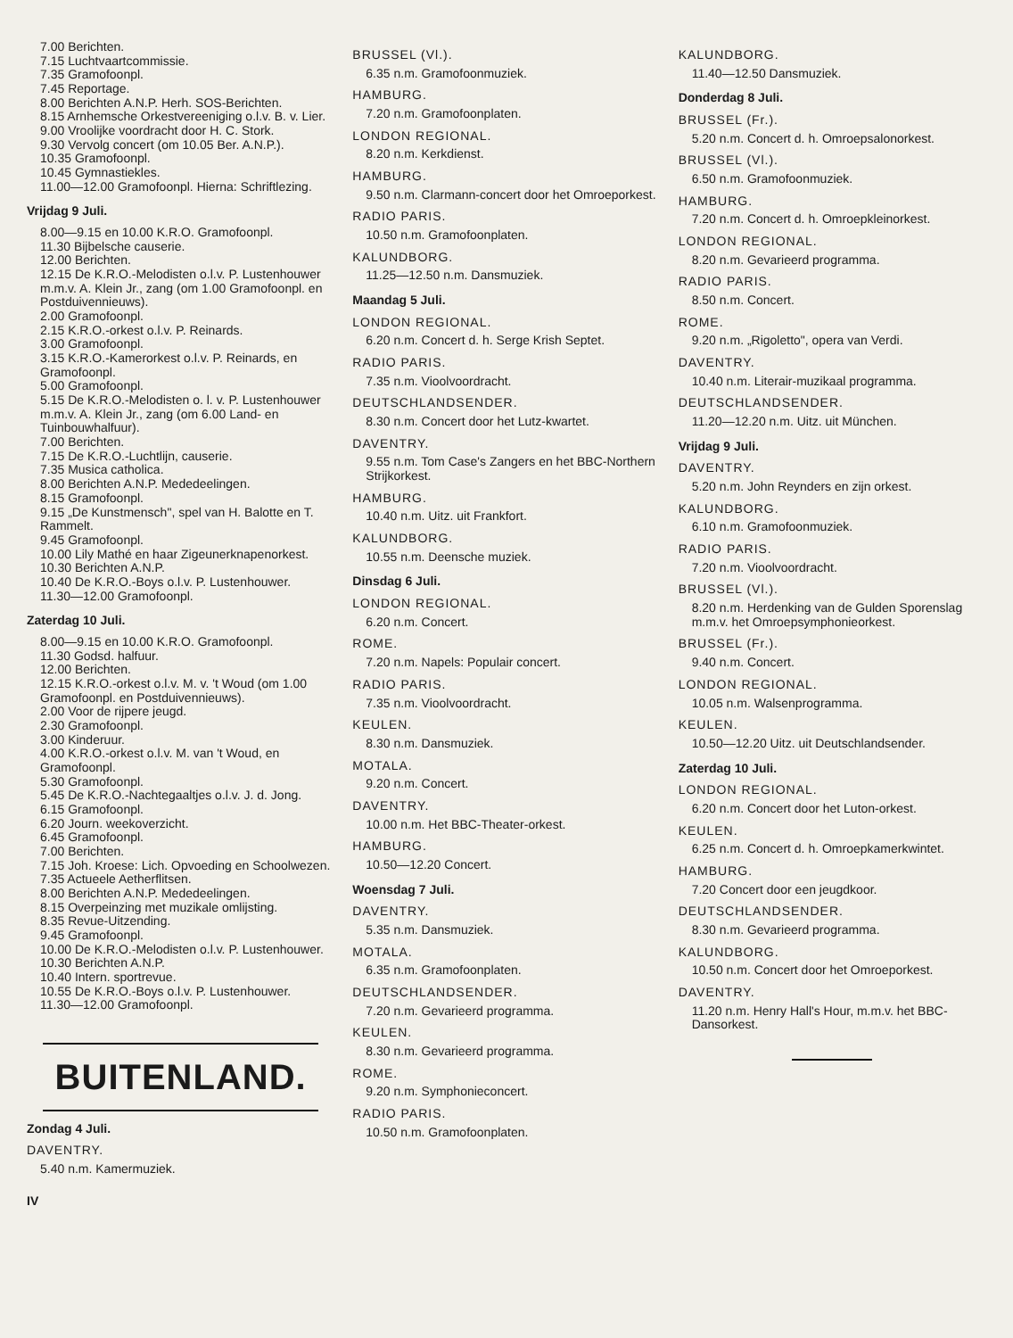7.00 Berichten.
7.15 Luchtvaartcommissie.
7.35 Gramofoonpl.
7.45 Reportage.
8.00 Berichten A.N.P. Herh. SOS-Berichten.
8.15 Arnhemsche Orkestvereeniging o.l.v. B. v. Lier.
9.00 Vroolijke voordracht door H. C. Stork.
9.30 Vervolg concert (om 10.05 Ber. A.N.P.).
10.35 Gramofoonpl.
10.45 Gymnastiekles.
11.00—12.00 Gramofoonpl. Hierna: Schriftlezing.
Vrijdag 9 Juli.
8.00—9.15 en 10.00 K.R.O. Gramofoonpl.
11.30 Bijbelsche causerie.
12.00 Berichten.
12.15 De K.R.O.-Melodisten o.l.v. P. Lustenhouwer m.m.v. A. Klein Jr., zang (om 1.00 Gramofoonpl. en Postduivennieuws).
2.00 Gramofoonpl.
2.15 K.R.O.-orkest o.l.v. P. Reinards.
3.00 Gramofoonpl.
3.15 K.R.O.-Kamerorkest o.l.v. P. Reinards, en Gramofoonpl.
5.00 Gramofoonpl.
5.15 De K.R.O.-Melodisten o. l. v. P. Lustenhouwer m.m.v. A. Klein Jr., zang (om 6.00 Land- en Tuinbouwhalfuur).
7.00 Berichten.
7.15 De K.R.O.-Luchtlijn, causerie.
7.35 Musica catholica.
8.00 Berichten A.N.P. Mededeelingen.
8.15 Gramofoonpl.
9.15 „De Kunstmensch", spel van H. Balotte en T. Rammelt.
9.45 Gramofoonpl.
10.00 Lily Mathé en haar Zigeunerknapenorkest.
10.30 Berichten A.N.P.
10.40 De K.R.O.-Boys o.l.v. P. Lustenhouwer.
11.30—12.00 Gramofoonpl.
Zaterdag 10 Juli.
8.00—9.15 en 10.00 K.R.O. Gramofoonpl.
11.30 Godsd. halfuur.
12.00 Berichten.
12.15 K.R.O.-orkest o.l.v. M. v. 't Woud (om 1.00 Gramofoonpl. en Postduivennieuws).
2.00 Voor de rijpere jeugd.
2.30 Gramofoonpl.
3.00 Kinderuur.
4.00 K.R.O.-orkest o.l.v. M. van 't Woud, en Gramofoonpl.
5.30 Gramofoonpl.
5.45 De K.R.O.-Nachtegaaltjes o.l.v. J. d. Jong.
6.15 Gramofoonpl.
6.20 Journ. weekoverzicht.
6.45 Gramofoonpl.
7.00 Berichten.
7.15 Joh. Kroese: Lich. Opvoeding en Schoolwezen.
7.35 Actueele Aetherflitsen.
8.00 Berichten A.N.P. Mededeelingen.
8.15 Overpeinzing met muzikale omlijsting.
8.35 Revue-Uitzending.
9.45 Gramofoonpl.
10.00 De K.R.O.-Melodisten o.l.v. P. Lustenhouwer.
10.30 Berichten A.N.P.
10.40 Intern. sportrevue.
10.55 De K.R.O.-Boys o.l.v. P. Lustenhouwer.
11.30—12.00 Gramofoonpl.
BUITENLAND.
Zondag 4 Juli.
DAVENTRY.
5.40 n.m. Kamermuziek.
IV
BRUSSEL (Vl.).
6.35 n.m. Gramofoonmuziek.
HAMBURG.
7.20 n.m. Gramofoonplaten.
LONDON REGIONAL.
8.20 n.m. Kerkdienst.
HAMBURG.
9.50 n.m. Clarmann-concert door het Omroeporkest.
RADIO PARIS.
10.50 n.m. Gramofoonplaten.
KALUNDBORG.
11.25—12.50 n.m. Dansmuziek.
Maandag 5 Juli.
LONDON REGIONAL.
6.20 n.m. Concert d. h. Serge Krish Septet.
RADIO PARIS.
7.35 n.m. Vioolvoordracht.
DEUTSCHLANDSENDER.
8.30 n.m. Concert door het Lutz-kwartet.
DAVENTRY.
9.55 n.m. Tom Case's Zangers en het BBC-Northern Strijkorkest.
HAMBURG.
10.40 n.m. Uitz. uit Frankfort.
KALUNDBORG.
10.55 n.m. Deensche muziek.
Dinsdag 6 Juli.
LONDON REGIONAL.
6.20 n.m. Concert.
ROME.
7.20 n.m. Napels: Populair concert.
RADIO PARIS.
7.35 n.m. Vioolvoordracht.
KEULEN.
8.30 n.m. Dansmuziek.
MOTALA.
9.20 n.m. Concert.
DAVENTRY.
10.00 n.m. Het BBC-Theater-orkest.
HAMBURG.
10.50—12.20 Concert.
Woensdag 7 Juli.
DAVENTRY.
5.35 n.m. Dansmuziek.
MOTALA.
6.35 n.m. Gramofoonplaten.
DEUTSCHLANDSENDER.
7.20 n.m. Gevarieerd programma.
KEULEN.
8.30 n.m. Gevarieerd programma.
ROME.
9.20 n.m. Symphonieconcert.
RADIO PARIS.
10.50 n.m. Gramofoonplaten.
KALUNDBORG.
11.40—12.50 Dansmuziek.
Donderdag 8 Juli.
BRUSSEL (Fr.).
5.20 n.m. Concert d. h. Omroepsalonorkest.
BRUSSEL (Vl.).
6.50 n.m. Gramofoonmuziek.
HAMBURG.
7.20 n.m. Concert d. h. Omroepkleinorkest.
LONDON REGIONAL.
8.20 n.m. Gevarieerd programma.
RADIO PARIS.
8.50 n.m. Concert.
ROME.
9.20 n.m. „Rigoletto", opera van Verdi.
DAVENTRY.
10.40 n.m. Literair-muzikaal programma.
DEUTSCHLANDSENDER.
11.20—12.20 n.m. Uitz. uit München.
Vrijdag 9 Juli.
DAVENTRY.
5.20 n.m. John Reynders en zijn orkest.
KALUNDBORG.
6.10 n.m. Gramofoonmuziek.
RADIO PARIS.
7.20 n.m. Vioolvoordracht.
BRUSSEL (Vl.).
8.20 n.m. Herdenking van de Gulden Sporenslag m.m.v. het Omroepsymphonieorkest.
BRUSSEL (Fr.).
9.40 n.m. Concert.
LONDON REGIONAL.
10.05 n.m. Walsenprogramma.
KEULEN.
10.50—12.20 Uitz. uit Deutschlandsender.
Zaterdag 10 Juli.
LONDON REGIONAL.
6.20 n.m. Concert door het Luton-orkest.
KEULEN.
6.25 n.m. Concert d. h. Omroepkamerkwintet.
HAMBURG.
7.20 Concert door een jeugdkoor.
DEUTSCHLANDSENDER.
8.30 n.m. Gevarieerd programma.
KALUNDBORG.
10.50 n.m. Concert door het Omroeporkest.
DAVENTRY.
11.20 n.m. Henry Hall's Hour, m.m.v. het BBC-Dansorkest.